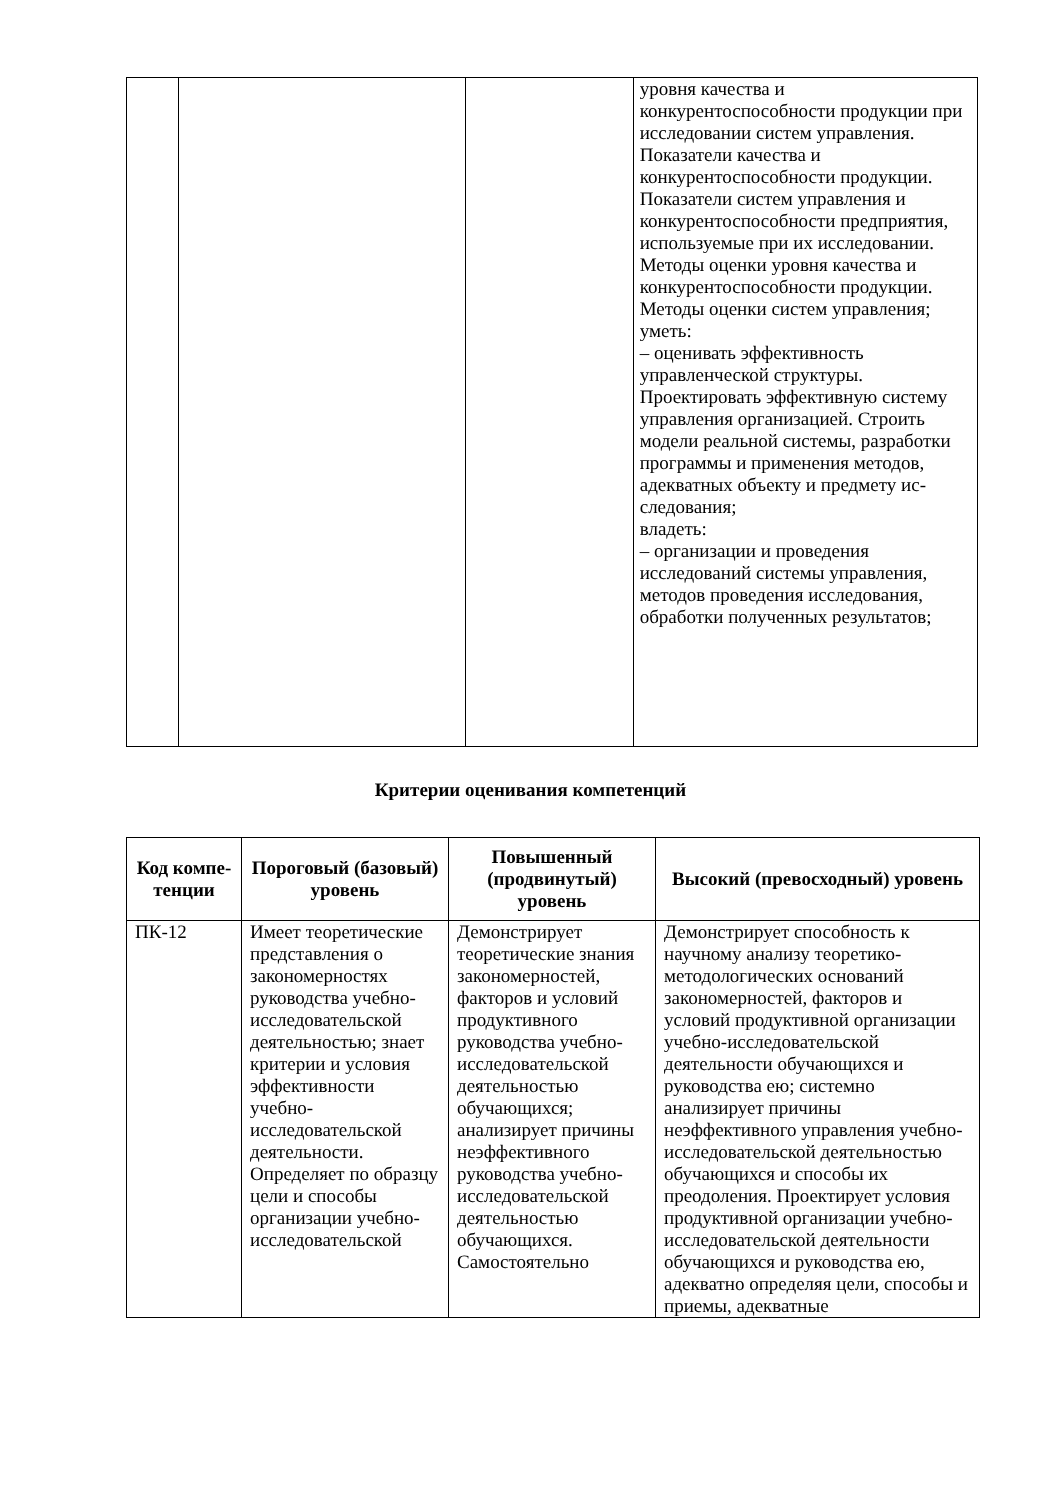| | | | уровня качества и конкурентоспособности продукции при исследовании систем управления. Показатели качества и конкурентоспособности продукции. Показатели систем управления и конкурентоспособности предприятия, используемые при их исследовании. Методы оценки уровня качества и конкурентоспособности продукции. Методы оценки систем управления; уметь: – оценивать эффективность управленческой структуры. Проектировать эффективную систему управления организацией. Строить модели реальной системы, разработки программы и применения методов, адекватных объекту и предмету ис- следования; владеть: – организации и проведения исследований системы управления, методов проведения исследования, обработки полученных результатов; |
Критерии оценивания компетенций
| Код компе-тенции | Пороговый (базовый) уровень | Повышенный (продвинутый) уровень | Высокий (превосходный) уровень |
| --- | --- | --- | --- |
| ПК-12 | Имеет теоретические представления о закономерностях руководства учебно-исследовательской деятельностью; знает критерии и условия эффективности учебно-исследовательской деятельности. Определяет по образцу цели и способы организации учебно-исследовательской | Демонстрирует теоретические знания закономерностей, факторов и условий продуктивного руководства учебно-исследовательской деятельностью обучающихся; анализирует причины неэффективного руководства учебно-исследовательской деятельностью обучающихся. Самостоятельно | Демонстрирует способность к научному анализу теоретико-методологических оснований закономерностей, факторов и условий продуктивной организации учебно-исследовательской деятельности обучающихся и руководства ею; системно анализирует причины неэффективного управления учебно-исследовательской деятельностью обучающихся и способы их преодоления. Проектирует условия продуктивной организации учебно-исследовательской деятельности обучающихся и руководства ею, адекватно определяя цели, способы и приемы, адекватные |